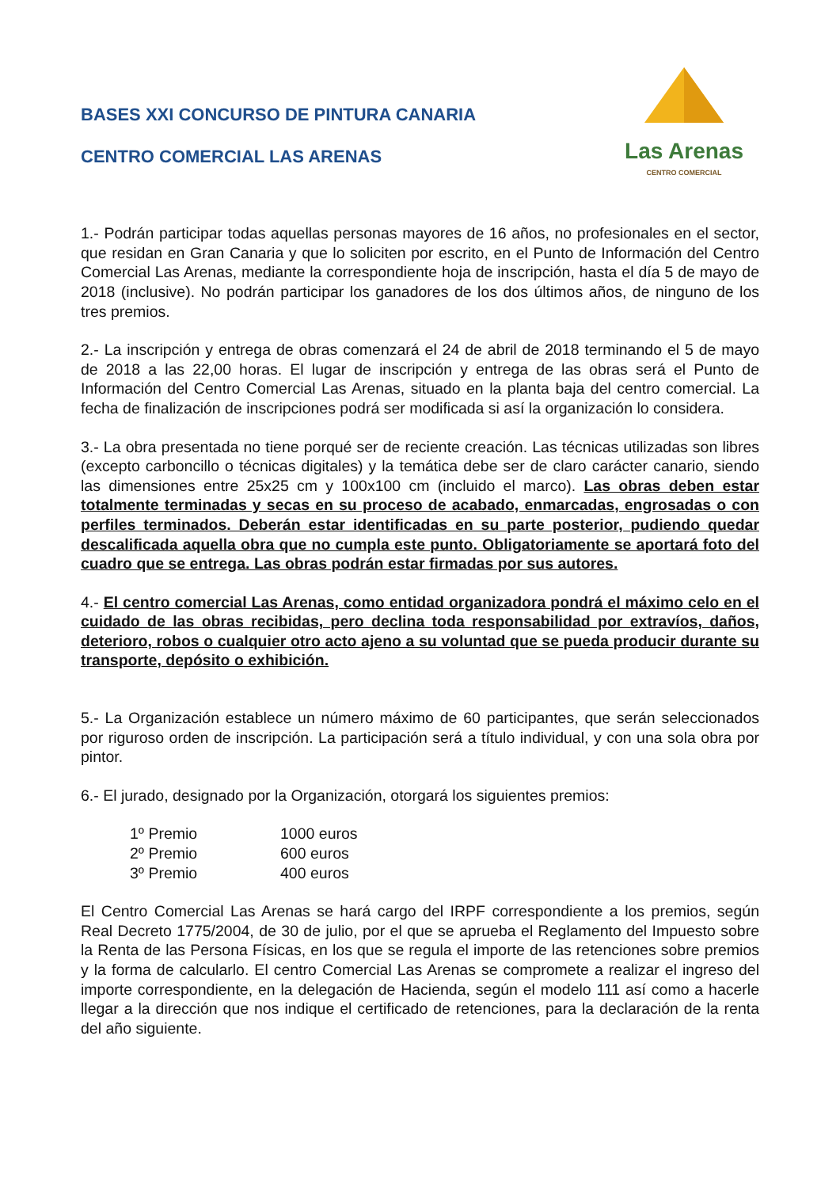BASES XXI CONCURSO DE PINTURA CANARIA
CENTRO COMERCIAL LAS ARENAS
Las Arenas
CENTRO COMERCIAL
1.- Podrán participar todas aquellas personas mayores de 16 años, no profesionales en el sector, que residan en Gran Canaria y que lo soliciten por escrito, en el Punto de Información del Centro Comercial Las Arenas, mediante la correspondiente hoja de inscripción, hasta el día 5 de mayo de 2018 (inclusive). No podrán participar los ganadores de los dos últimos años, de ninguno de los tres premios.
2.- La inscripción y entrega de obras comenzará el 24 de abril de 2018 terminando el 5 de mayo de 2018 a las 22,00 horas. El lugar de inscripción y entrega de las obras será el Punto de Información del Centro Comercial Las Arenas, situado en la planta baja del centro comercial. La fecha de finalización de inscripciones podrá ser modificada si así la organización lo considera.
3.- La obra presentada no tiene porqué ser de reciente creación. Las técnicas utilizadas son libres (excepto carboncillo o técnicas digitales) y la temática debe ser de claro carácter canario, siendo las dimensiones entre 25x25 cm y 100x100 cm (incluido el marco). Las obras deben estar totalmente terminadas y secas en su proceso de acabado, enmarcadas, engrosadas o con perfiles terminados. Deberán estar identificadas en su parte posterior, pudiendo quedar descalificada aquella obra que no cumpla este punto. Obligatoriamente se aportará foto del cuadro que se entrega. Las obras podrán estar firmadas por sus autores.
4.- El centro comercial Las Arenas, como entidad organizadora pondrá el máximo celo en el cuidado de las obras recibidas, pero declina toda responsabilidad por extravíos, daños, deterioro, robos o cualquier otro acto ajeno a su voluntad que se pueda producir durante su transporte, depósito o exhibición.
5.- La Organización establece un número máximo de 60 participantes, que serán seleccionados por riguroso orden de inscripción. La participación será a título individual, y con una sola obra por pintor.
6.- El jurado, designado por la Organización, otorgará los siguientes premios:
| 1º Premio | 1000 euros |
| 2º Premio | 600 euros |
| 3º Premio | 400 euros |
El Centro Comercial Las Arenas se hará cargo del IRPF correspondiente a los premios, según Real Decreto 1775/2004, de 30 de julio, por el que se aprueba el Reglamento del Impuesto sobre la Renta de las Persona Físicas, en los que se regula el importe de las retenciones sobre premios y la forma de calcularlo. El centro Comercial Las Arenas se compromete a realizar el ingreso del importe correspondiente, en la delegación de Hacienda, según el modelo 111 así como a hacerle llegar a la dirección que nos indique el certificado de retenciones, para la declaración de la renta del año siguiente.